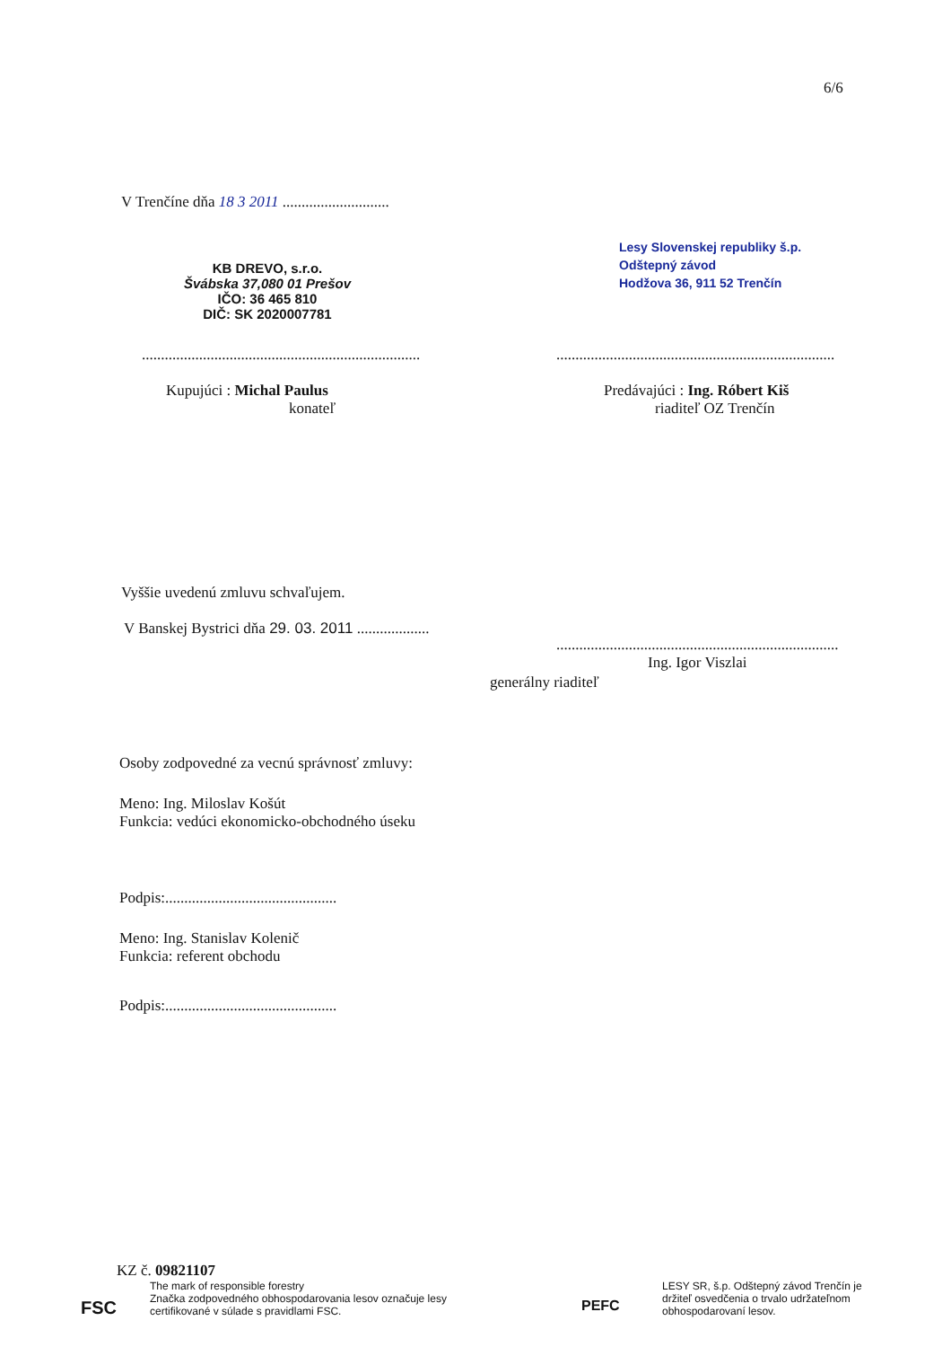6/6
V Trenčíne dňa 18 3 2011 ............................
KB DREVO, s.r.o.
Švábska 37,080 01 Prešov
IČO: 36 465 810
DIČ: SK 2020007781
Lesy Slovenskej republiky š.p.
Odštepný závod
Hodžova 36, 911 52 Trenčín
.........................................................................
.........................................................................
Kupujúci : Michal Paulus
konateľ
Predávajúci : Ing. Róbert Kiš
riaditeľ OZ Trenčín
Vyššie uvedenú zmluvu schvaľujem.
V Banskej Bystrici dňa 29. 03. 2011 ...................
..........................................................................
Ing. Igor Viszlai
generálny riaditeľ
Osoby zodpovedné za vecnú správnosť zmluvy:
Meno: Ing. Miloslav Košút
Funkcia: vedúci ekonomicko-obchodného úseku
Podpis:.............................................
Meno: Ing. Stanislav Kolenič
Funkcia: referent obchodu
Podpis:.............................................
KZ č. 09821107
FSC
The mark of responsible forestry
Značka zodpovedného obhospodarovania lesov označuje lesy
certifikované v súlade s pravidlami FSC.
PEFC
LESY SR, š.p. Odštepný závod Trenčín je
držiteľ osvedčenia o trvalo udržateľnom
obhospodarovaní lesov.